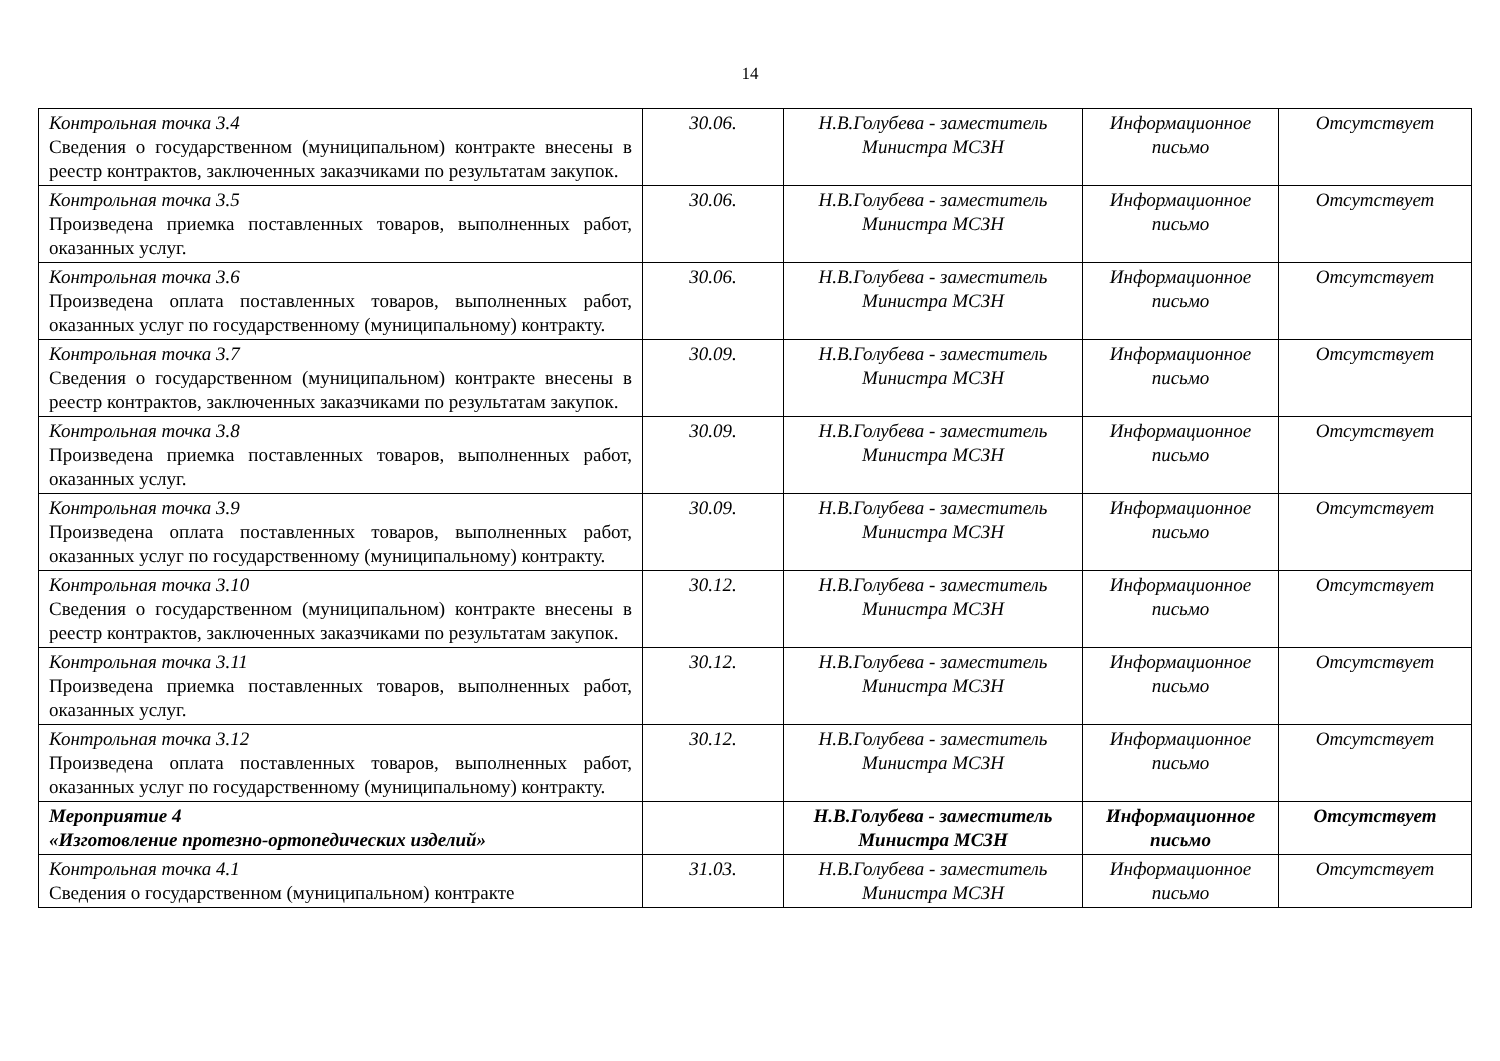14
| Контрольная точка 3.4 Сведения о государственном (муниципальном) контракте внесены в реестр контрактов, заключенных заказчиками по результатам закупок. | 30.06. | Н.В.Голубева - заместитель Министра МСЗН | Информационное письмо | Отсутствует |
| Контрольная точка 3.5 Произведена приемка поставленных товаров, выполненных работ, оказанных услуг. | 30.06. | Н.В.Голубева - заместитель Министра МСЗН | Информационное письмо | Отсутствует |
| Контрольная точка 3.6 Произведена оплата поставленных товаров, выполненных работ, оказанных услуг по государственному (муниципальному) контракту. | 30.06. | Н.В.Голубева - заместитель Министра МСЗН | Информационное письмо | Отсутствует |
| Контрольная точка 3.7 Сведения о государственном (муниципальном) контракте внесены в реестр контрактов, заключенных заказчиками по результатам закупок. | 30.09. | Н.В.Голубева - заместитель Министра МСЗН | Информационное письмо | Отсутствует |
| Контрольная точка 3.8 Произведена приемка поставленных товаров, выполненных работ, оказанных услуг. | 30.09. | Н.В.Голубева - заместитель Министра МСЗН | Информационное письмо | Отсутствует |
| Контрольная точка 3.9 Произведена оплата поставленных товаров, выполненных работ, оказанных услуг по государственному (муниципальному) контракту. | 30.09. | Н.В.Голубева - заместитель Министра МСЗН | Информационное письмо | Отсутствует |
| Контрольная точка 3.10 Сведения о государственном (муниципальном) контракте внесены в реестр контрактов, заключенных заказчиками по результатам закупок. | 30.12. | Н.В.Голубева - заместитель Министра МСЗН | Информационное письмо | Отсутствует |
| Контрольная точка 3.11 Произведена приемка поставленных товаров, выполненных работ, оказанных услуг. | 30.12. | Н.В.Голубева - заместитель Министра МСЗН | Информационное письмо | Отсутствует |
| Контрольная точка 3.12 Произведена оплата поставленных товаров, выполненных работ, оказанных услуг по государственному (муниципальному) контракту. | 30.12. | Н.В.Голубева - заместитель Министра МСЗН | Информационное письмо | Отсутствует |
| Мероприятие 4 «Изготовление протезно-ортопедических изделий» | | Н.В.Голубева - заместитель Министра МСЗН | Информационное письмо | Отсутствует |
| Контрольная точка 4.1 Сведения о государственном (муниципальном) контракте | 31.03. | Н.В.Голубева - заместитель Министра МСЗН | Информационное письмо | Отсутствует |